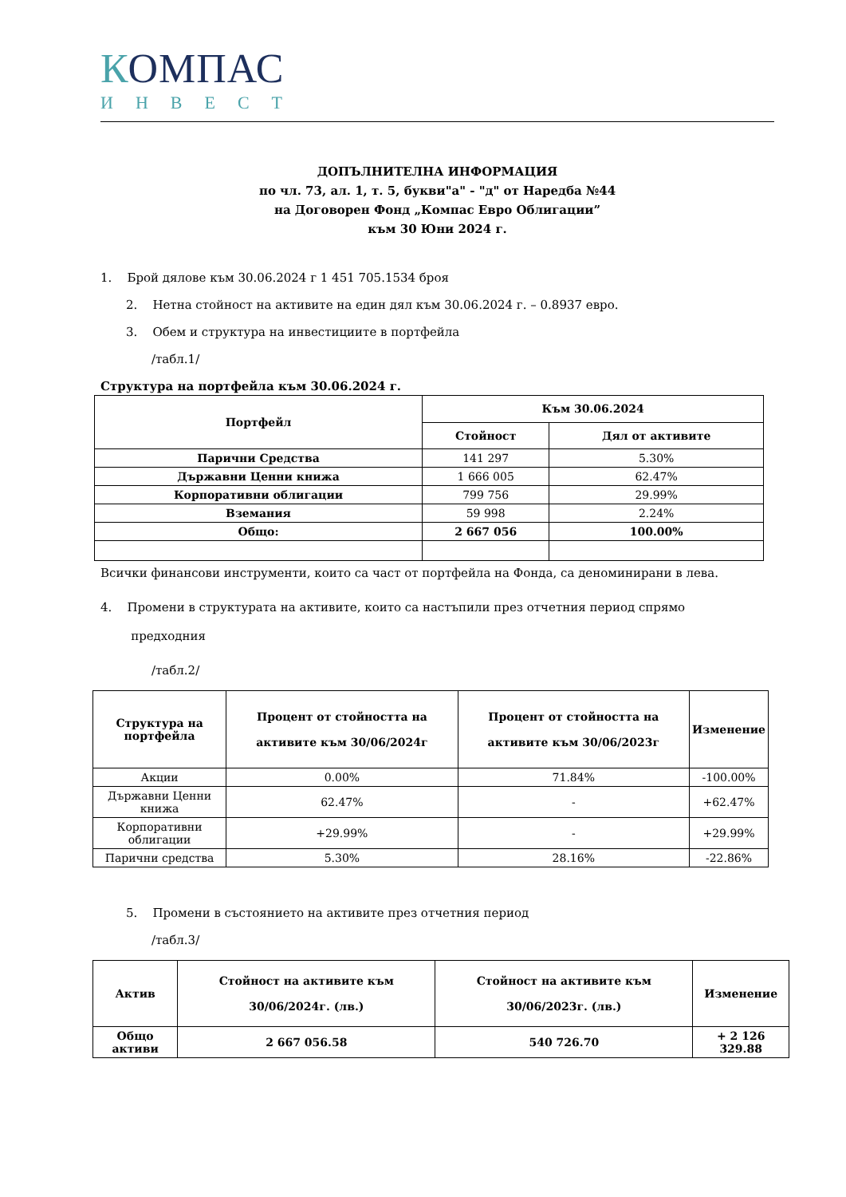КОМПАС
ИНВЕСТ
ДОПЪЛНИТЕЛНА ИНФОРМАЦИЯ
по чл. 73, ал. 1, т. 5, букви"а" - "д" от Наредба №44
на Договорен Фонд „Компас Евро Облигации”
към 30 Юни 2024 г.
1. Брой дялове към 30.06.2024 г 1 451 705.1534 броя
2. Нетна стойност на активите на един дял към 30.06.2024 г. – 0.8937 евро.
3. Обем и структура на инвестициите в портфейла
/табл.1/
Структура на портфейла към 30.06.2024 г.
| Портфейл | Към 30.06.2024 | |
| --- | --- | --- |
| | Стойност | Дял от активите |
| Парични Средства | 141 297 | 5.30% |
| Държавни Ценни книжа | 1 666 005 | 62.47% |
| Корпоративни облигации | 799 756 | 29.99% |
| Вземания | 59 998 | 2.24% |
| Общо: | 2 667 056 | 100.00% |
Всички финансови инструменти, които са част от портфейла на Фонда, са деноминирани в лева.
4. Промени в структурата на активите, които са настъпили през отчетния период спрямо
предходния
/табл.2/
| Структура на портфейла | Процент от стойността на активите към 30/06/2024г | Процент от стойността на активите към 30/06/2023г | Изменение |
| --- | --- | --- | --- |
| Акции | 0.00% | 71.84% | -100.00% |
| Държавни Ценни книжа | 62.47% | - | +62.47% |
| Корпоративни облигации | +29.99% | - | +29.99% |
| Парични средства | 5.30% | 28.16% | -22.86% |
5. Промени в състоянието на активите през отчетния период
/табл.3/
| Актив | Стойност на активите към 30/06/2024г. (лв.) | Стойност на активите към 30/06/2023г. (лв.) | Изменение |
| --- | --- | --- | --- |
| Общо активи | 2 667 056.58 | 540 726.70 | + 2 126 329.88 |